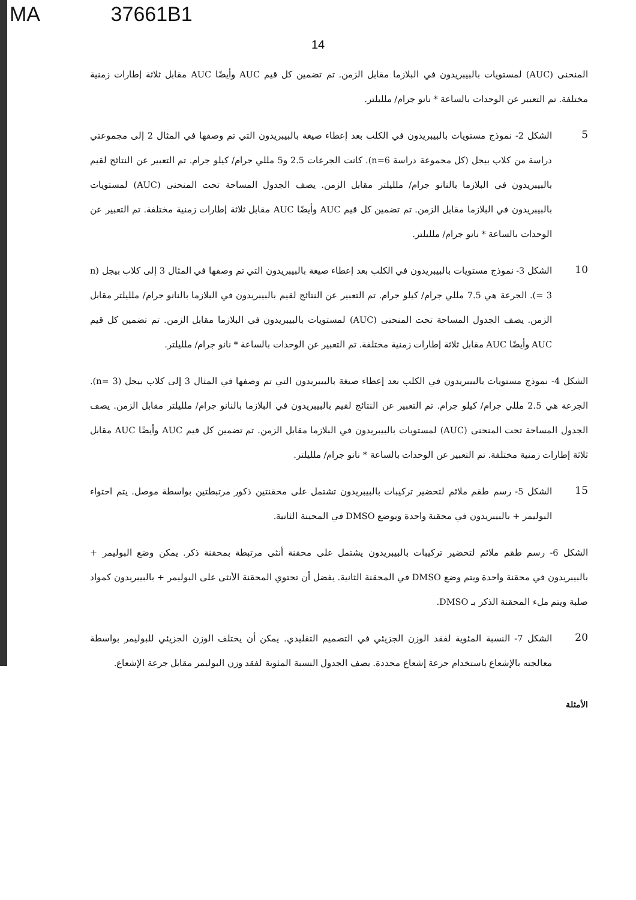MA 37661B1
14
المنحنى (AUC) لمستويات بالبيبريدون في البلازما مقابل الزمن. تم تضمين كل قيم AUC وأيضًا AUC مقابل ثلاثة إطارات زمنية مختلفة. تم التعبير عن الوحدات بالساعة * نانو جرام/ ملليلتر.
الشكل 2- نموذج مستويات بالبيبريدون في الكلب بعد إعطاء صيغة بالبيبريدون التي تم وصفها في المثال 2 إلى مجموعتي دراسة من كلاب بيجل (كل مجموعة دراسة n=6). كانت الجرعات 2.5 و5 مللي جرام/ كيلو جرام. تم التعبير عن النتائج لقيم بالبيبريدون في البلازما بالنانو جرام/ ملليلتر مقابل الزمن. يصف الجدول المساحة تحت المنحنى (AUC) لمستويات بالبيبريدون في البلازما مقابل الزمن. تم تضمين كل قيم AUC وأيضًا AUC مقابل ثلاثة إطارات زمنية مختلفة. تم التعبير عن الوحدات بالساعة * نانو جرام/ ملليلتر.
5
الشكل 3- نموذج مستويات بالبيبريدون في الكلب بعد إعطاء صيغة بالبيبريدون التي تم وصفها في المثال 3 إلى كلاب بيجل (n = 3). الجرعة هي 7.5 مللي جرام/ كيلو جرام. تم التعبير عن النتائج لقيم بالبيبريدون في البلازما بالنانو جرام/ ملليلتر مقابل الزمن. يصف الجدول المساحة تحت المنحنى (AUC) لمستويات بالبيبريدون في البلازما مقابل الزمن. تم تضمين كل قيم AUC وأيضًا AUC مقابل ثلاثة إطارات زمنية مختلفة. تم التعبير عن الوحدات بالساعة * نانو جرام/ ملليلتر.
10
الشكل 4- نموذج مستويات بالبيبريدون في الكلب بعد إعطاء صيغة بالبيبريدون التي تم وصفها في المثال 3 إلى كلاب بيجل (n= 3). الجرعة هي 2.5 مللي جرام/ كيلو جرام. تم التعبير عن النتائج لقيم بالبيبريدون في البلازما بالنانو جرام/ ملليلتر مقابل الزمن. يصف الجدول المساحة تحت المنحنى (AUC) لمستويات بالبيبريدون في البلازما مقابل الزمن. تم تضمين كل قيم AUC وأيضًا AUC مقابل ثلاثة إطارات زمنية مختلفة. تم التعبير عن الوحدات بالساعة * نانو جرام/ ملليلتر.
الشكل 5- رسم طقم ملائم لتحضير تركيبات بالبيبريدون تشتمل على محقنتين ذكور مرتبطتين بواسطة موصل. يتم احتواء البوليمر + بالبيبريدون في محقنة واحدة ويوضع DMSO في المحينة الثانية.
15
الشكل 6- رسم طقم ملائم لتحضير تركيبات بالبيبريدون يشتمل على محقنة أنثى مرتبطة بمحقنة ذكر. يمكن وضع البوليمر + بالبيبريدون في محقنة واحدة ويتم وضع DMSO في المحقنة الثانية. يفضل أن تحتوي المحقنة الأنثى على البوليمر + بالبيبريدون كمواد صلبة ويتم ملء المحقنة الذكر بـ DMSO.
الشكل 7- النسبة المئوية لفقد الوزن الجزيئي في التصميم التقليدي. يمكن أن يختلف الوزن الجزيئي للبوليمر بواسطة معالجته بالإشعاع باستخدام جرعة إشعاع محددة. يصف الجدول النسبة المئوية لفقد وزن البوليمر مقابل جرعة الإشعاع.
20
الأمثلة